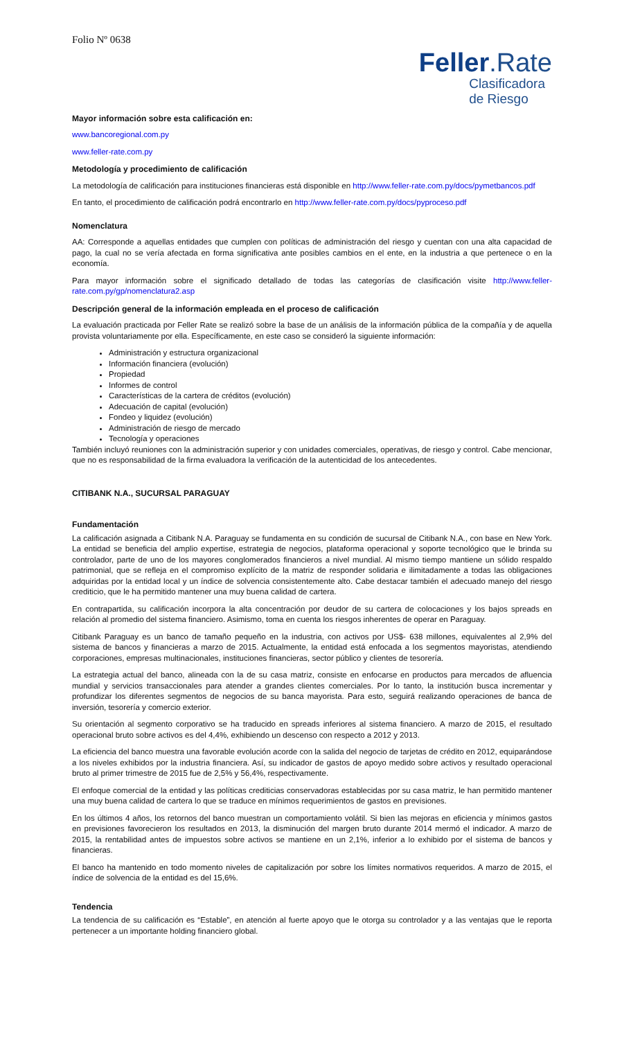Folio Nº 0638
Feller.Rate
Clasificadora
de Riesgo
Mayor información sobre esta calificación en:
www.bancoregional.com.py
www.feller-rate.com.py
Metodología y procedimiento de calificación
La metodología de calificación para instituciones financieras está disponible en http://www.feller-rate.com.py/docs/pymetbancos.pdf
En tanto, el procedimiento de calificación podrá encontrarlo en http://www.feller-rate.com.py/docs/pyproceso.pdf
Nomenclatura
AA: Corresponde a aquellas entidades que cumplen con políticas de administración del riesgo y cuentan con una alta capacidad de pago, la cual no se vería afectada en forma significativa ante posibles cambios en el ente, en la industria a que pertenece o en la economía.
Para mayor información sobre el significado detallado de todas las categorías de clasificación visite http://www.feller-rate.com.py/gp/nomenclatura2.asp
Descripción general de la información empleada en el proceso de calificación
La evaluación practicada por Feller Rate se realizó sobre la base de un análisis de la información pública de la compañía y de aquella provista voluntariamente por ella. Específicamente, en este caso se consideró la siguiente información:
Administración y estructura organizacional
Información financiera (evolución)
Propiedad
Informes de control
Características de la cartera de créditos (evolución)
Adecuación de capital (evolución)
Fondeo y liquidez (evolución)
Administración de riesgo de mercado
Tecnología y operaciones
También incluyó reuniones con la administración superior y con unidades comerciales, operativas, de riesgo y control. Cabe mencionar, que no es responsabilidad de la firma evaluadora la verificación de la autenticidad de los antecedentes.
CITIBANK N.A., SUCURSAL PARAGUAY
Fundamentación
La calificación asignada a Citibank N.A. Paraguay se fundamenta en su condición de sucursal de Citibank N.A., con base en New York. La entidad se beneficia del amplio expertise, estrategia de negocios, plataforma operacional y soporte tecnológico que le brinda su controlador, parte de uno de los mayores conglomerados financieros a nivel mundial. Al mismo tiempo mantiene un sólido respaldo patrimonial, que se refleja en el compromiso explícito de la matriz de responder solidaria e ilimitadamente a todas las obligaciones adquiridas por la entidad local y un índice de solvencia consistentemente alto. Cabe destacar también el adecuado manejo del riesgo crediticio, que le ha permitido mantener una muy buena calidad de cartera.
En contrapartida, su calificación incorpora la alta concentración por deudor de su cartera de colocaciones y los bajos spreads en relación al promedio del sistema financiero. Asimismo, toma en cuenta los riesgos inherentes de operar en Paraguay.
Citibank Paraguay es un banco de tamaño pequeño en la industria, con activos por US$- 638 millones, equivalentes al 2,9% del sistema de bancos y financieras a marzo de 2015. Actualmente, la entidad está enfocada a los segmentos mayoristas, atendiendo corporaciones, empresas multinacionales, instituciones financieras, sector público y clientes de tesorería.
La estrategia actual del banco, alineada con la de su casa matriz, consiste en enfocarse en productos para mercados de afluencia mundial y servicios transaccionales para atender a grandes clientes comerciales. Por lo tanto, la institución busca incrementar y profundizar los diferentes segmentos de negocios de su banca mayorista. Para esto, seguirá realizando operaciones de banca de inversión, tesorería y comercio exterior.
Su orientación al segmento corporativo se ha traducido en spreads inferiores al sistema financiero. A marzo de 2015, el resultado operacional bruto sobre activos es del 4,4%, exhibiendo un descenso con respecto a 2012 y 2013.
La eficiencia del banco muestra una favorable evolución acorde con la salida del negocio de tarjetas de crédito en 2012, equiparándose a los niveles exhibidos por la industria financiera. Así, su indicador de gastos de apoyo medido sobre activos y resultado operacional bruto al primer trimestre de 2015 fue de 2,5% y 56,4%, respectivamente.
El enfoque comercial de la entidad y las políticas crediticias conservadoras establecidas por su casa matriz, le han permitido mantener una muy buena calidad de cartera lo que se traduce en mínimos requerimientos de gastos en previsiones.
En los últimos 4 años, los retornos del banco muestran un comportamiento volátil. Si bien las mejoras en eficiencia y mínimos gastos en previsiones favorecieron los resultados en 2013, la disminución del margen bruto durante 2014 mermó el indicador. A marzo de 2015, la rentabilidad antes de impuestos sobre activos se mantiene en un 2,1%, inferior a lo exhibido por el sistema de bancos y financieras.
El banco ha mantenido en todo momento niveles de capitalización por sobre los límites normativos requeridos. A marzo de 2015, el índice de solvencia de la entidad es del 15,6%.
Tendencia
La tendencia de su calificación es “Estable”, en atención al fuerte apoyo que le otorga su controlador y a las ventajas que le reporta pertenecer a un importante holding financiero global.